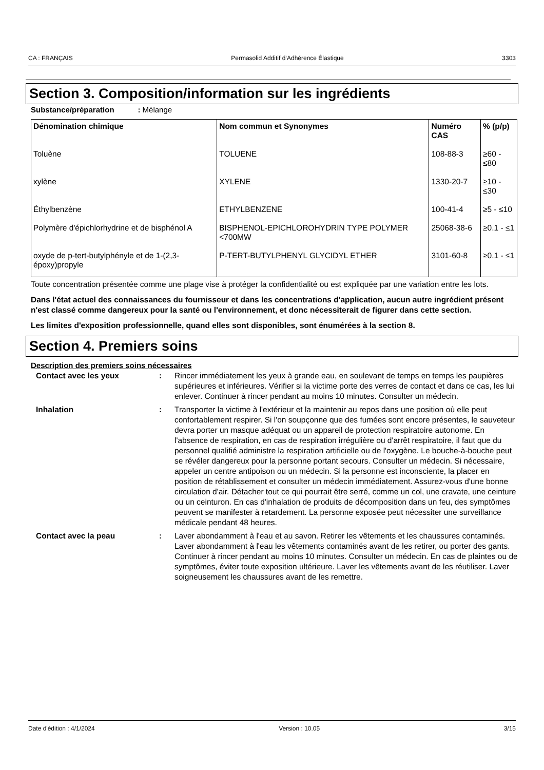CA : FRANÇAIS Permasolid Additif d‘Adhérence Élastique 3303
Section 3. Composition/information sur les ingrédients
Substance/préparation : Mélange
| Dénomination chimique | Nom commun et Synonymes | Numéro CAS | % (p/p) |
| --- | --- | --- | --- |
| Toluène | TOLUENE | 108-88-3 | ≥60 - ≤80 |
| xylène | XYLENE | 1330-20-7 | ≥10 - ≤30 |
| Éthylbenzène | ETHYLBENZENE | 100-41-4 | ≥5 - ≤10 |
| Polymère d'épichlorhydrine et de bisphénol A | BISPHENOL-EPICHLOROHYDRIN TYPE POLYMER <700MW | 25068-38-6 | ≥0.1 - ≤1 |
| oxyde de p-tert-butylphényle et de 1-(2,3-époxy)propyle | P-TERT-BUTYLPHENYL GLYCIDYL ETHER | 3101-60-8 | ≥0.1 - ≤1 |
Toute concentration présentée comme une plage vise à protéger la confidentialité ou est expliquée par une variation entre les lots.
Dans l'état actuel des connaissances du fournisseur et dans les concentrations d'application, aucun autre ingrédient présent n'est classé comme dangereux pour la santé ou l'environnement, et donc nécessiterait de figurer dans cette section.
Les limites d'exposition professionnelle, quand elles sont disponibles, sont énumérées à la section 8.
Section 4. Premiers soins
Description des premiers soins nécessaires
Contact avec les yeux : Rincer immédiatement les yeux à grande eau, en soulevant de temps en temps les paupières supérieures et inférieures. Vérifier si la victime porte des verres de contact et dans ce cas, les lui enlever. Continuer à rincer pendant au moins 10 minutes. Consulter un médecin.
Inhalation : Transporter la victime à l'extérieur et la maintenir au repos dans une position où elle peut confortablement respirer. Si l'on soupçonne que des fumées sont encore présentes, le sauveteur devra porter un masque adéquat ou un appareil de protection respiratoire autonome. En l'absence de respiration, en cas de respiration irrégulière ou d'arrêt respiratoire, il faut que du personnel qualifié administre la respiration artificielle ou de l'oxygène. Le bouche-à-bouche peut se révéler dangereux pour la personne portant secours. Consulter un médecin. Si nécessaire, appeler un centre antipoison ou un médecin. Si la personne est inconsciente, la placer en position de rétablissement et consulter un médecin immédiatement. Assurez-vous d'une bonne circulation d'air. Détacher tout ce qui pourrait être serré, comme un col, une cravate, une ceinture ou un ceinturon. En cas d'inhalation de produits de décomposition dans un feu, des symptômes peuvent se manifester à retardement. La personne exposée peut nécessiter une surveillance médicale pendant 48 heures.
Contact avec la peau : Laver abondamment à l'eau et au savon. Retirer les vêtements et les chaussures contaminés. Laver abondamment à l'eau les vêtements contaminés avant de les retirer, ou porter des gants. Continuer à rincer pendant au moins 10 minutes. Consulter un médecin. En cas de plaintes ou de symptômes, éviter toute exposition ultérieure. Laver les vêtements avant de les réutiliser. Laver soigneusement les chaussures avant de les remettre.
Date d'édition : 4/1/2024 Version : 10.05 3/15